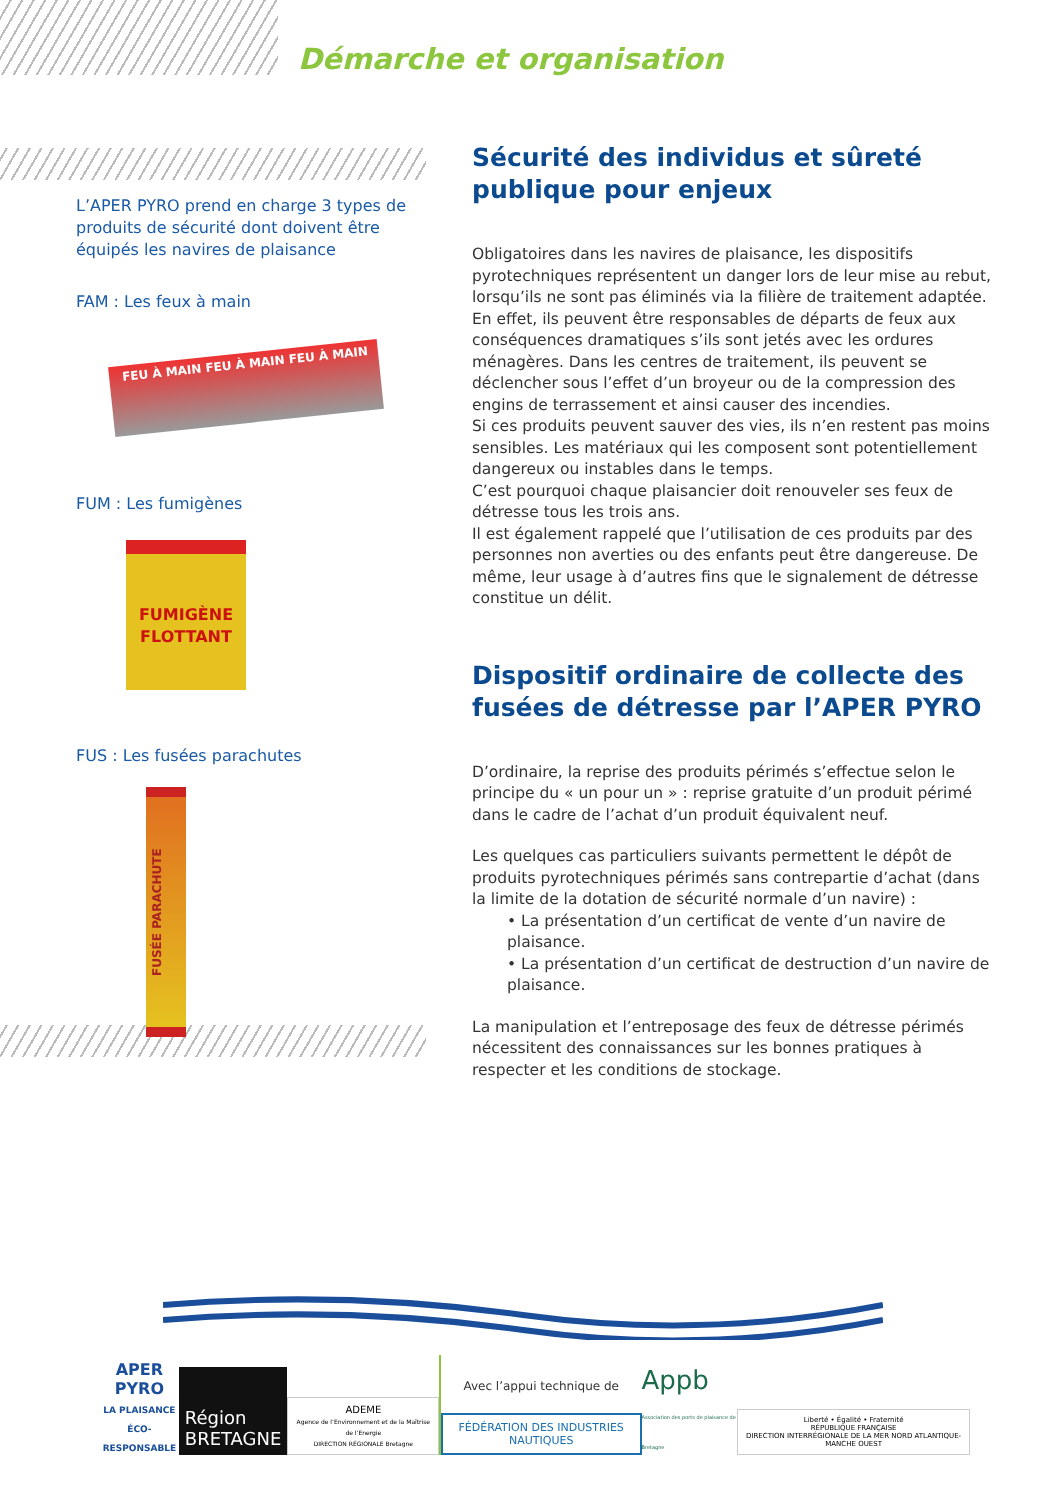Démarche et organisation
L’APER PYRO prend en charge 3 types de produits de sécurité dont doivent être équipés les navires de plaisance
FAM : Les feux à main
FEU À MAIN FEU À MAIN FEU À MAIN
FUM : Les fumigènes
FUMIGÈNE FLOTTANT
FUS : Les fusées parachutes
FUSÉE PARACHUTE
Sécurité des individus et sûreté publique pour enjeux
Obligatoires dans les navires de plaisance, les dispositifs pyrotechniques représentent un danger lors de leur mise au rebut, lorsqu’ils ne sont pas éliminés via la filière de traitement adaptée. En effet, ils peuvent être responsables de départs de feux aux conséquences dramatiques s’ils sont jetés avec les ordures ménagères. Dans les centres de traitement, ils peuvent se déclencher sous l’effet d’un broyeur ou de la compression des engins de terrassement et ainsi causer des incendies.
Si ces produits peuvent sauver des vies, ils n’en restent pas moins sensibles. Les matériaux qui les composent sont potentiellement dangereux ou instables dans le temps.
C’est pourquoi chaque plaisancier doit renouveler ses feux de détresse tous les trois ans.
Il est également rappelé que l’utilisation de ces produits par des personnes non averties ou des enfants peut être dangereuse. De même, leur usage à d’autres fins que le signalement de détresse constitue un délit.
Dispositif ordinaire de collecte des fusées de détresse par l’APER PYRO
D’ordinaire, la reprise des produits périmés s’effectue selon le principe du « un pour un » : reprise gratuite d’un produit périmé dans le cadre de l’achat d’un produit équivalent neuf.
Les quelques cas particuliers suivants permettent le dépôt de produits pyrotechniques périmés sans contrepartie d’achat (dans la limite de la dotation de sécurité normale d’un navire) :
• La présentation d’un certificat de vente d’un navire de plaisance.
• La présentation d’un certificat de destruction d’un navire de plaisance.
La manipulation et l’entreposage des feux de détresse périmés nécessitent des connaissances sur les bonnes pratiques à respecter et les conditions de stockage.
APER
PYRO
LA PLAISANCE
ÉCO-RESPONSABLE
Région
BRETAGNE
ADEME
Agence de l’Environnement et de la Maîtrise de l’Energie
DIRECTION RÉGIONALE Bretagne
Avec l’appui technique de
FÉDÉRATION DES INDUSTRIES NAUTIQUES
Appb
Association des ports de plaisance de Bretagne
Liberté • Égalité • Fraternité
RÉPUBLIQUE FRANÇAISE
DIRECTION INTERRÉGIONALE DE LA MER NORD ATLANTIQUE-MANCHE OUEST